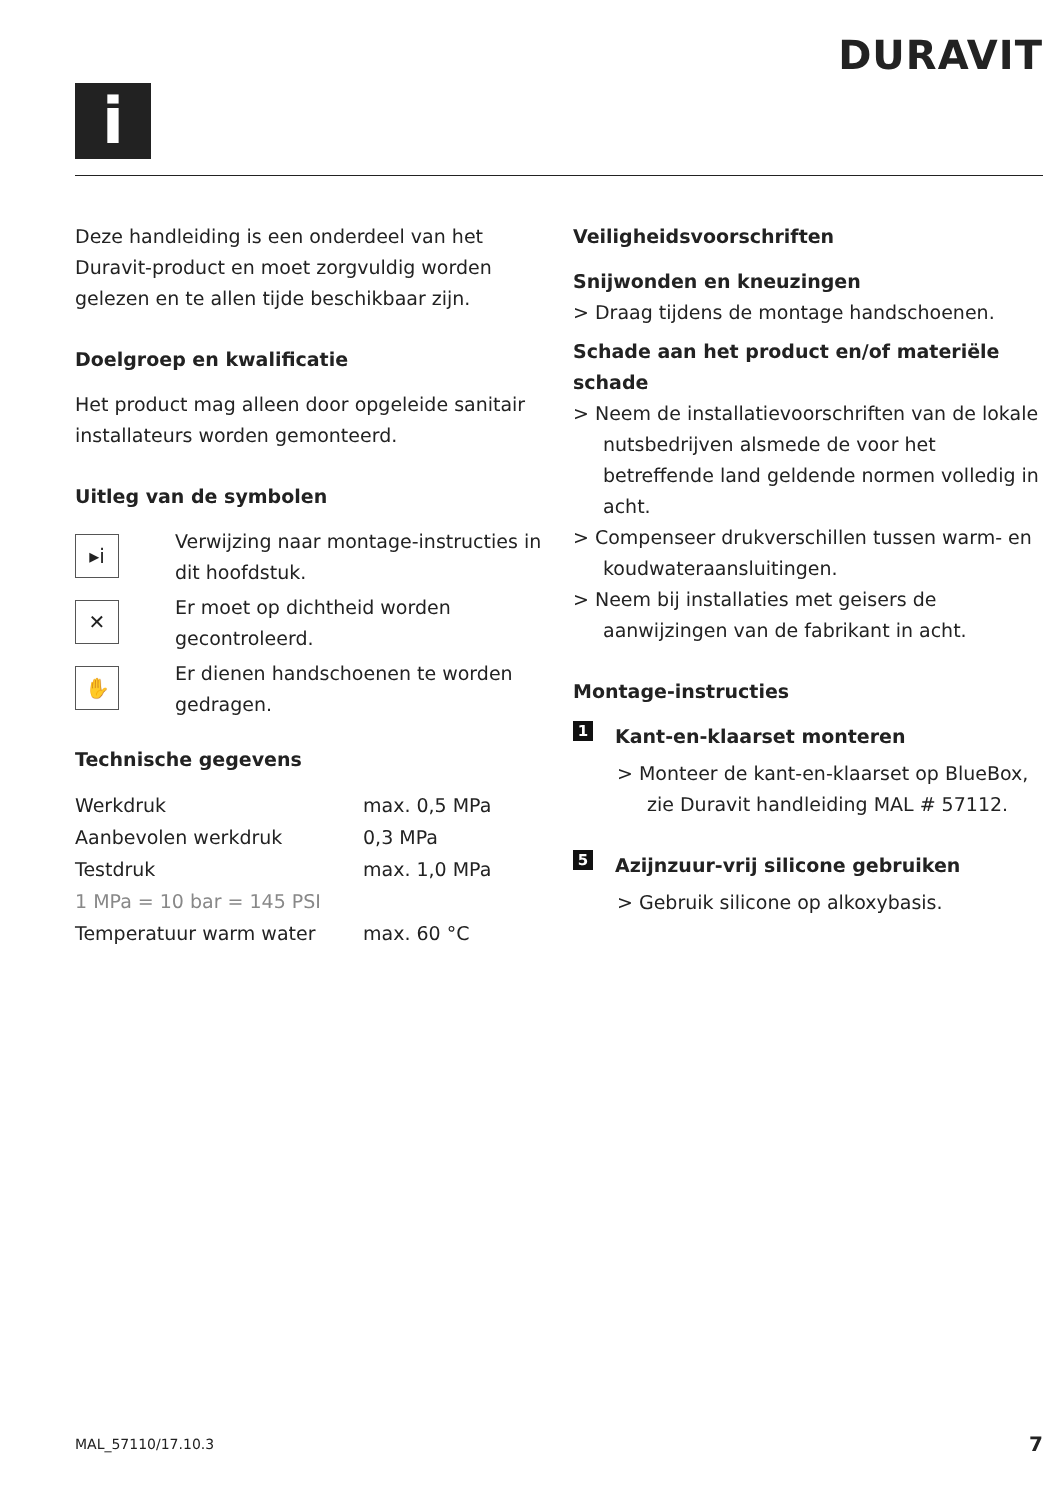i
DURAVIT
Deze handleiding is een onderdeel van het Duravit-product en moet zorgvuldig worden gelezen en te allen tijde beschikbaar zijn.
Doelgroep en kwalificatie
Het product mag alleen door opgeleide sanitair installateurs worden gemonteerd.
Uitleg van de symbolen
▸i
Verwijzing naar montage-instructies in dit hoofdstuk.
✕
Er moet op dichtheid worden gecontroleerd.
✋
Er dienen handschoenen te worden gedragen.
Technische gegevens
| Werkdruk | max. 0,5 MPa |
| Aanbevolen werkdruk | 0,3 MPa |
| Testdruk | max. 1,0 MPa |
| 1 MPa = 10 bar = 145 PSI | |
| Temperatuur warm water | max. 60 °C |
Veiligheidsvoorschriften
Snijwonden en kneuzingen
> Draag tijdens de montage handschoenen.
Schade aan het product en/of materiële schade
> Neem de installatievoorschriften van de lokale nutsbedrijven alsmede de voor het betreffende land geldende normen volledig in acht.
> Compenseer drukverschillen tussen warm- en koudwateraansluitingen.
> Neem bij installaties met geisers de aanwijzingen van de fabrikant in acht.
Montage-instructies
1 Kant-en-klaarset monteren
> Monteer de kant-en-klaarset op BlueBox, zie Duravit handleiding MAL # 57112.
5 Azijnzuur-vrij silicone gebruiken
> Gebruik silicone op alkoxybasis.
MAL_57110/17.10.3 7